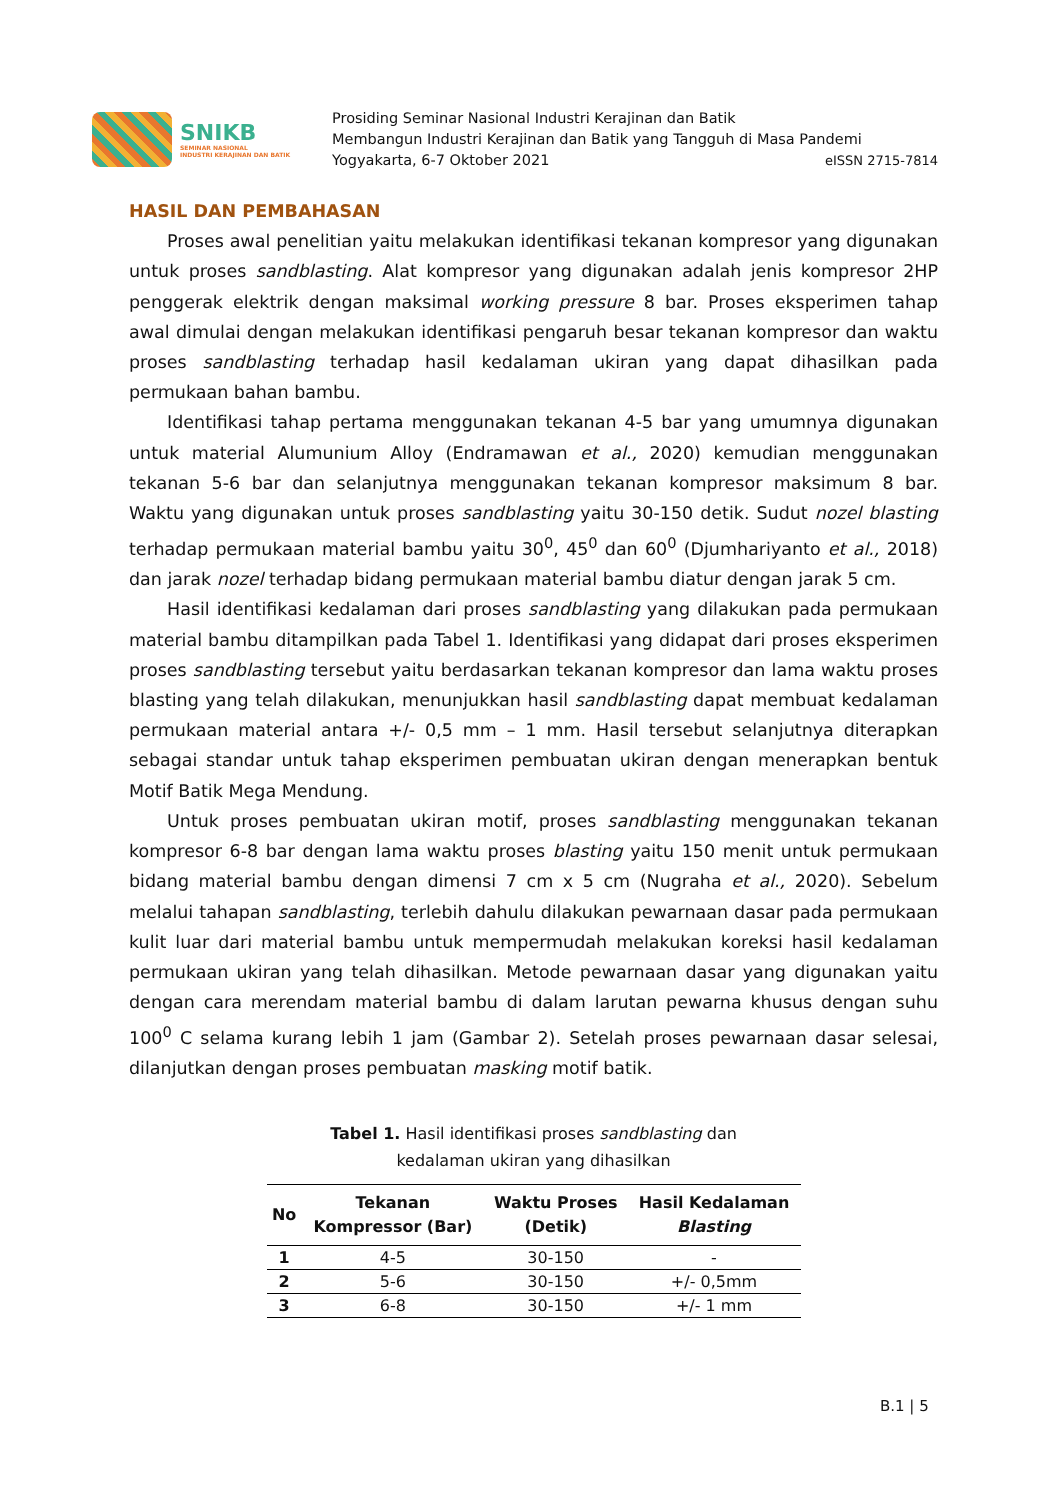SNIKB
SEMINAR NASIONAL
INDUSTRI KERAJINAN DAN BATIK
Prosiding Seminar Nasional Industri Kerajinan dan Batik
Membangun Industri Kerajinan dan Batik yang Tangguh di Masa Pandemi
Yogyakarta, 6-7 Oktober 2021 eISSN 2715-7814
HASIL DAN PEMBAHASAN
Proses awal penelitian yaitu melakukan identifikasi tekanan kompresor yang digunakan untuk proses sandblasting. Alat kompresor yang digunakan adalah jenis kompresor 2HP penggerak elektrik dengan maksimal working pressure 8 bar. Proses eksperimen tahap awal dimulai dengan melakukan identifikasi pengaruh besar tekanan kompresor dan waktu proses sandblasting terhadap hasil kedalaman ukiran yang dapat dihasilkan pada permukaan bahan bambu.
Identifikasi tahap pertama menggunakan tekanan 4-5 bar yang umumnya digunakan untuk material Alumunium Alloy (Endramawan et al., 2020) kemudian menggunakan tekanan 5-6 bar dan selanjutnya menggunakan tekanan kompresor maksimum 8 bar. Waktu yang digunakan untuk proses sandblasting yaitu 30-150 detik. Sudut nozel blasting terhadap permukaan material bambu yaitu 30<sup>0</sup>, 45<sup>0</sup> dan 60<sup>0</sup> (Djumhariyanto et al., 2018) dan jarak nozel terhadap bidang permukaan material bambu diatur dengan jarak 5 cm.
Hasil identifikasi kedalaman dari proses sandblasting yang dilakukan pada permukaan material bambu ditampilkan pada Tabel 1. Identifikasi yang didapat dari proses eksperimen proses sandblasting tersebut yaitu berdasarkan tekanan kompresor dan lama waktu proses blasting yang telah dilakukan, menunjukkan hasil sandblasting dapat membuat kedalaman permukaan material antara +/- 0,5 mm – 1 mm. Hasil tersebut selanjutnya diterapkan sebagai standar untuk tahap eksperimen pembuatan ukiran dengan menerapkan bentuk Motif Batik Mega Mendung.
Untuk proses pembuatan ukiran motif, proses sandblasting menggunakan tekanan kompresor 6-8 bar dengan lama waktu proses blasting yaitu 150 menit untuk permukaan bidang material bambu dengan dimensi 7 cm x 5 cm (Nugraha et al., 2020). Sebelum melalui tahapan sandblasting, terlebih dahulu dilakukan pewarnaan dasar pada permukaan kulit luar dari material bambu untuk mempermudah melakukan koreksi hasil kedalaman permukaan ukiran yang telah dihasilkan. Metode pewarnaan dasar yang digunakan yaitu dengan cara merendam material bambu di dalam larutan pewarna khusus dengan suhu 100<sup>0</sup> C selama kurang lebih 1 jam (Gambar 2). Setelah proses pewarnaan dasar selesai, dilanjutkan dengan proses pembuatan masking motif batik.
Tabel 1. Hasil identifikasi proses sandblasting dan
kedalaman ukiran yang dihasilkan
| No | Tekanan Kompressor (Bar) | Waktu Proses (Detik) | Hasil Kedalaman Blasting |
| --- | --- | --- | --- |
| 1 | 4-5 | 30-150 | - |
| 2 | 5-6 | 30-150 | +/- 0,5mm |
| 3 | 6-8 | 30-150 | +/- 1 mm |
B.1 | 5